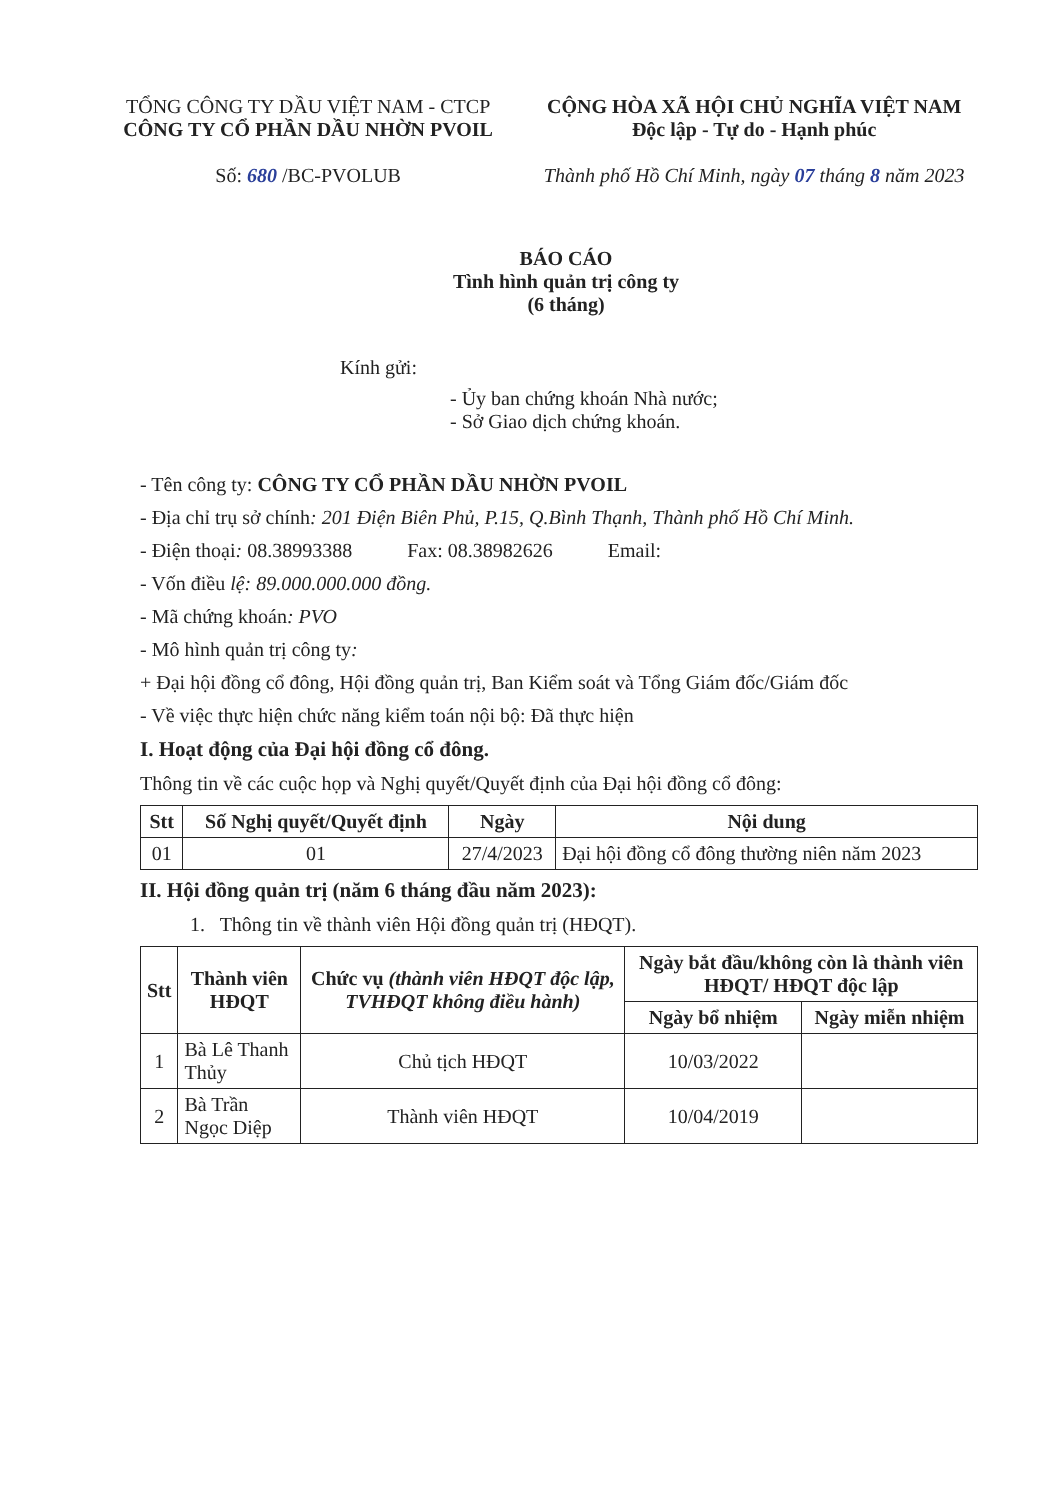TỔNG CÔNG TY DẦU VIỆT NAM - CTCP
CÔNG TY CỔ PHẦN DẦU NHỜN PVOIL
Số: 680 /BC-PVOLUB
CỘNG HÒA XÃ HỘI CHỦ NGHĨA VIỆT NAM
Độc lập - Tự do - Hạnh phúc
Thành phố Hồ Chí Minh, ngày 07 tháng 8 năm 2023
BÁO CÁO
Tình hình quản trị công ty
(6 tháng)
Kính gửi:
- Ủy ban chứng khoán Nhà nước;
- Sở Giao dịch chứng khoán.
- Tên công ty: CÔNG TY CỔ PHẦN DẦU NHỜN PVOIL
- Địa chỉ trụ sở chính: 201 Điện Biên Phủ, P.15, Q.Bình Thạnh, Thành phố Hồ Chí Minh.
- Điện thoại: 08.38993388 Fax: 08.38982626 Email:
- Vốn điều lệ: 89.000.000.000 đồng.
- Mã chứng khoán: PVO
- Mô hình quản trị công ty:
+ Đại hội đồng cổ đông, Hội đồng quản trị, Ban Kiểm soát và Tổng Giám đốc/Giám đốc
- Về việc thực hiện chức năng kiểm toán nội bộ: Đã thực hiện
I. Hoạt động của Đại hội đồng cổ đông.
Thông tin về các cuộc họp và Nghị quyết/Quyết định của Đại hội đồng cổ đông:
| Stt | Số Nghị quyết/Quyết định | Ngày | Nội dung |
| --- | --- | --- | --- |
| 01 | 01 | 27/4/2023 | Đại hội đồng cổ đông thường niên năm 2023 |
II. Hội đồng quản trị (năm 6 tháng đầu năm 2023):
1. Thông tin về thành viên Hội đồng quản trị (HĐQT).
| Stt | Thành viên HĐQT | Chức vụ (thành viên HĐQT độc lập, TVHĐQT không điều hành) | Ngày bắt đầu/không còn là thành viên HĐQT/ HĐQT độc lập | |
| --- | --- | --- | --- | --- |
| | | | Ngày bổ nhiệm | Ngày miễn nhiệm |
| 1 | Bà Lê Thanh Thủy | Chủ tịch HĐQT | 10/03/2022 | |
| 2 | Bà Trần Ngọc Diệp | Thành viên HĐQT | 10/04/2019 | |